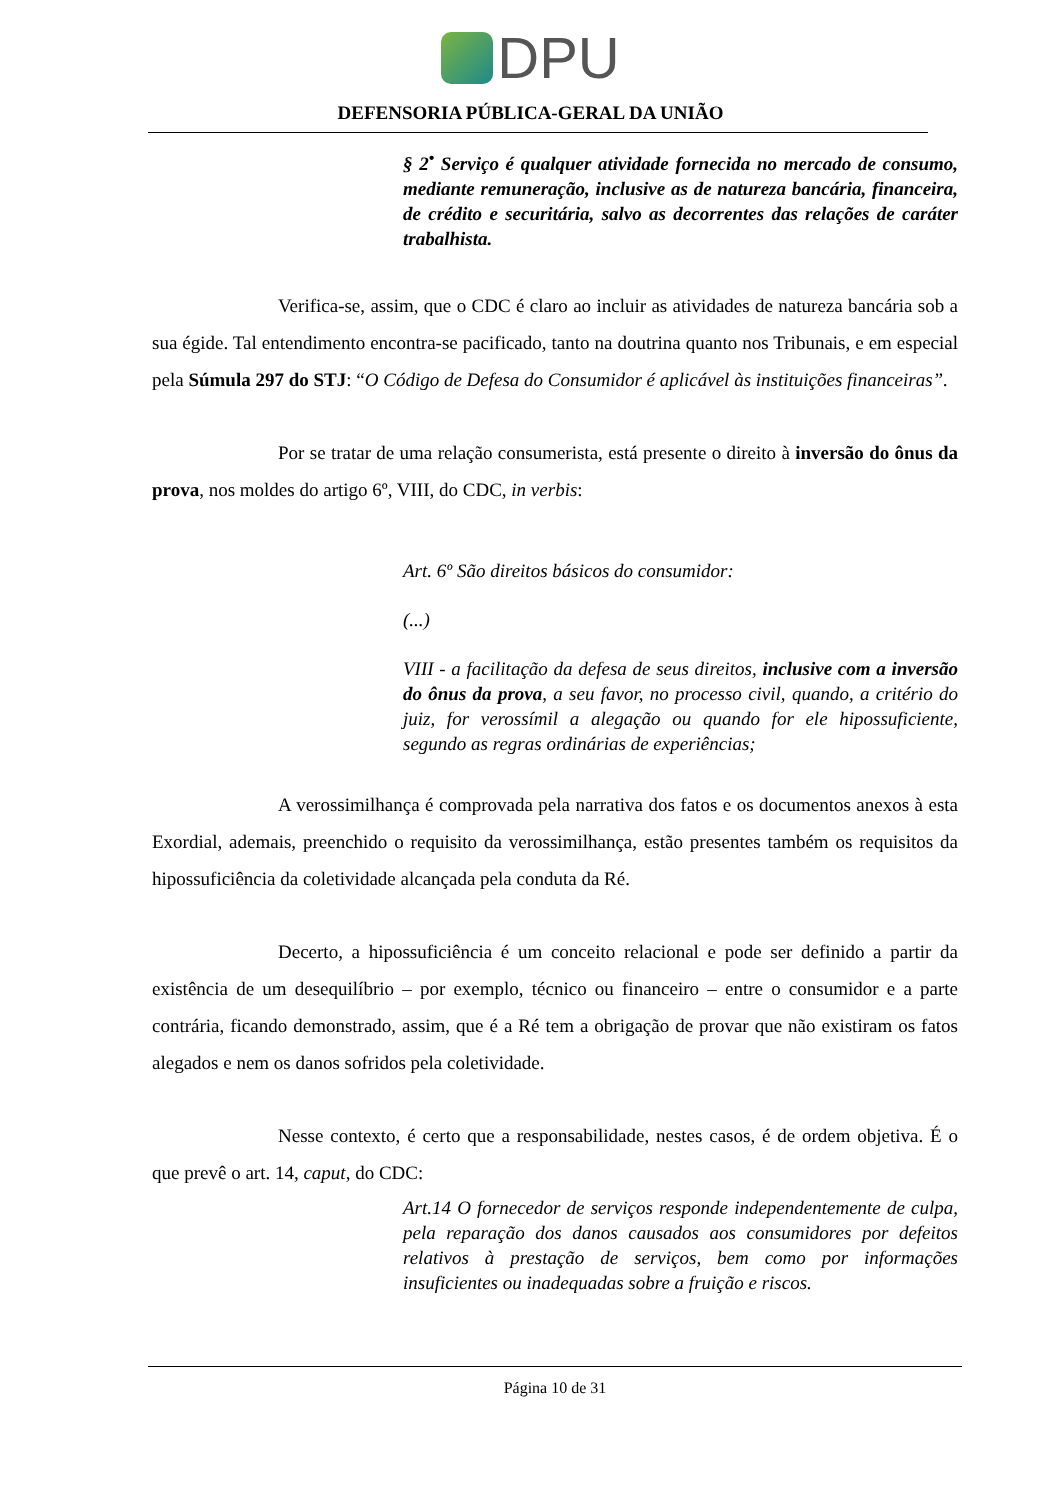DPU
DEFENSORIA PÚBLICA-GERAL DA UNIÃO
§ 2<sup>•</sup> Serviço é qualquer atividade fornecida no mercado de consumo, mediante remuneração, inclusive as de natureza bancária, financeira, de crédito e securitária, salvo as decorrentes das relações de caráter trabalhista.
Verifica-se, assim, que o CDC é claro ao incluir as atividades de natureza bancária sob a sua égide. Tal entendimento encontra-se pacificado, tanto na doutrina quanto nos Tribunais, e em especial pela Súmula 297 do STJ: “O Código de Defesa do Consumidor é aplicável às instituições financeiras”.
Por se tratar de uma relação consumerista, está presente o direito à inversão do ônus da prova, nos moldes do artigo 6º, VIII, do CDC, in verbis:
Art. 6º São direitos básicos do consumidor:
(...)
VIII - a facilitação da defesa de seus direitos, inclusive com a inversão do ônus da prova, a seu favor, no processo civil, quando, a critério do juiz, for verossímil a alegação ou quando for ele hipossuficiente, segundo as regras ordinárias de experiências;
A verossimilhança é comprovada pela narrativa dos fatos e os documentos anexos à esta Exordial, ademais, preenchido o requisito da verossimilhança, estão presentes também os requisitos da hipossuficiência da coletividade alcançada pela conduta da Ré.
Decerto, a hipossuficiência é um conceito relacional e pode ser definido a partir da existência de um desequilíbrio – por exemplo, técnico ou financeiro – entre o consumidor e a parte contrária, ficando demonstrado, assim, que é a Ré tem a obrigação de provar que não existiram os fatos alegados e nem os danos sofridos pela coletividade.
Nesse contexto, é certo que a responsabilidade, nestes casos, é de ordem objetiva. É o que prevê o art. 14, caput, do CDC:
Art.14 O fornecedor de serviços responde independentemente de culpa, pela reparação dos danos causados aos consumidores por defeitos relativos à prestação de serviços, bem como por informações insuficientes ou inadequadas sobre a fruição e riscos.
Página 10 de 31